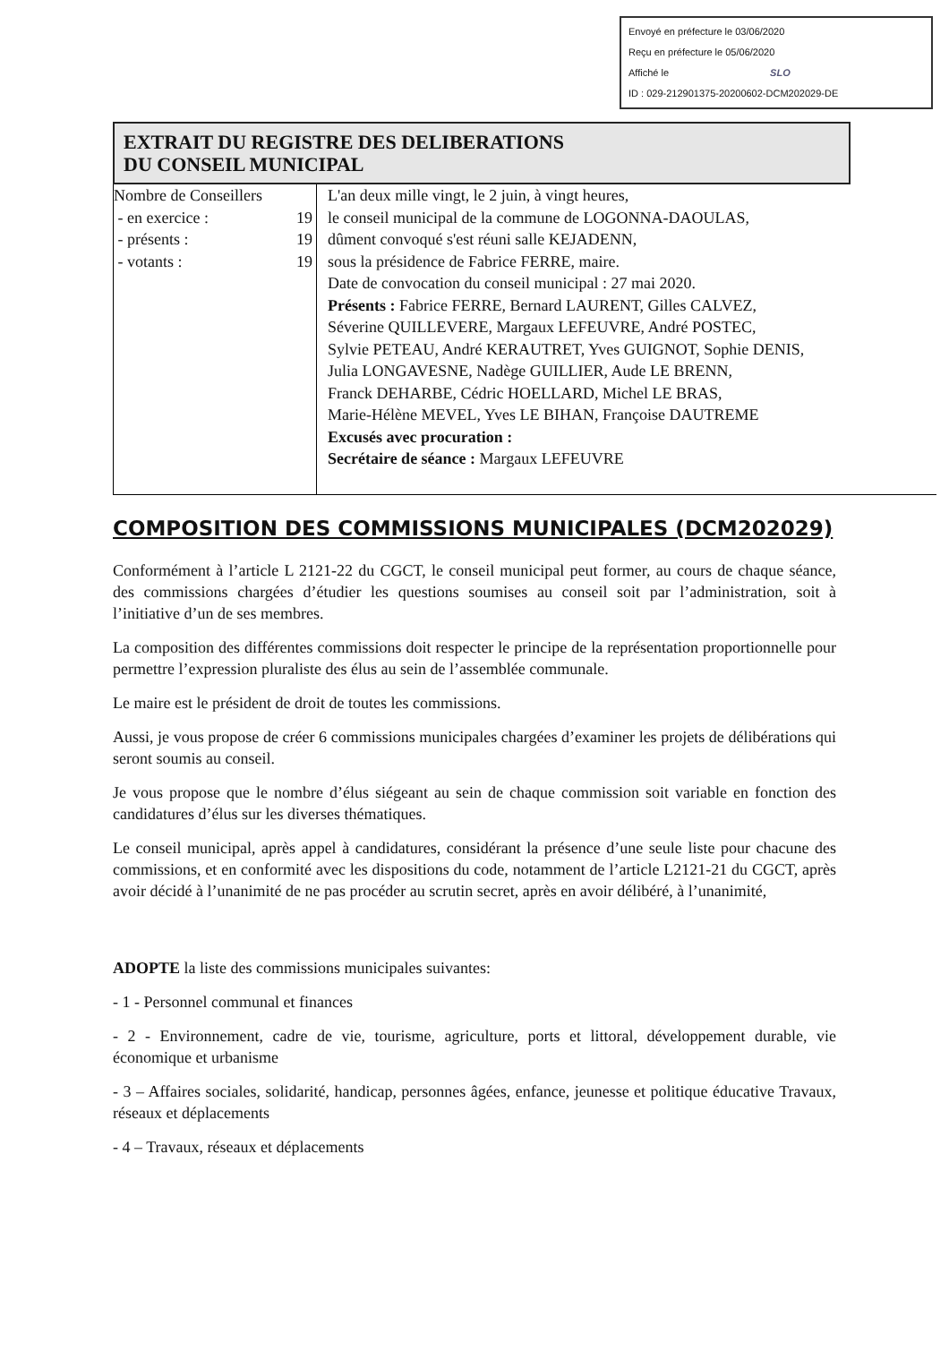Envoyé en préfecture le 03/06/2020
Reçu en préfecture le 05/06/2020
Affiché le SLO
ID : 029-212901375-20200602-DCM202029-DE
EXTRAIT DU REGISTRE DES DELIBERATIONS
DU CONSEIL MUNICIPAL
| Nombre de Conseillers - en exercice : 19 - présents : 19 - votants : 19 | L'an deux mille vingt, le 2 juin, à vingt heures, le conseil municipal de la commune de LOGONNA-DAOULAS, dûment convoqué s'est réuni salle KEJADENN, sous la présidence de Fabrice FERRE, maire. Date de convocation du conseil municipal : 27 mai 2020. Présents : Fabrice FERRE, Bernard LAURENT, Gilles CALVEZ, Séverine QUILLEVERE, Margaux LEFEUVRE, André POSTEC, Sylvie PETEAU, André KERAUTRET, Yves GUIGNOT, Sophie DENIS, Julia LONGAVESNE, Nadège GUILLIER, Aude LE BRENN, Franck DEHARBE, Cédric HOELLARD, Michel LE BRAS, Marie-Hélène MEVEL, Yves LE BIHAN, Françoise DAUTREME Excusés avec procuration : Secrétaire de séance : Margaux LEFEUVRE |
COMPOSITION DES COMMISSIONS MUNICIPALES (DCM202029)
Conformément à l’article L 2121-22 du CGCT, le conseil municipal peut former, au cours de chaque séance, des commissions chargées d’étudier les questions soumises au conseil soit par l’administration, soit à l’initiative d’un de ses membres.
La composition des différentes commissions doit respecter le principe de la représentation proportionnelle pour permettre l’expression pluraliste des élus au sein de l’assemblée communale.
Le maire est le président de droit de toutes les commissions.
Aussi, je vous propose de créer 6 commissions municipales chargées d’examiner les projets de délibérations qui seront soumis au conseil.
Je vous propose que le nombre d’élus siégeant au sein de chaque commission soit variable en fonction des candidatures d’élus sur les diverses thématiques.
Le conseil municipal, après appel à candidatures, considérant la présence d’une seule liste pour chacune des commissions, et en conformité avec les dispositions du code, notamment de l’article L2121-21 du CGCT, après avoir décidé à l’unanimité de ne pas procéder au scrutin secret, après en avoir délibéré, à l’unanimité,
ADOPTE la liste des commissions municipales suivantes:
- 1 - Personnel communal et finances
- 2 - Environnement, cadre de vie, tourisme, agriculture, ports et littoral, développement durable, vie économique et urbanisme
- 3 – Affaires sociales, solidarité, handicap, personnes âgées, enfance, jeunesse et politique éducative Travaux, réseaux et déplacements
- 4 – Travaux, réseaux et déplacements